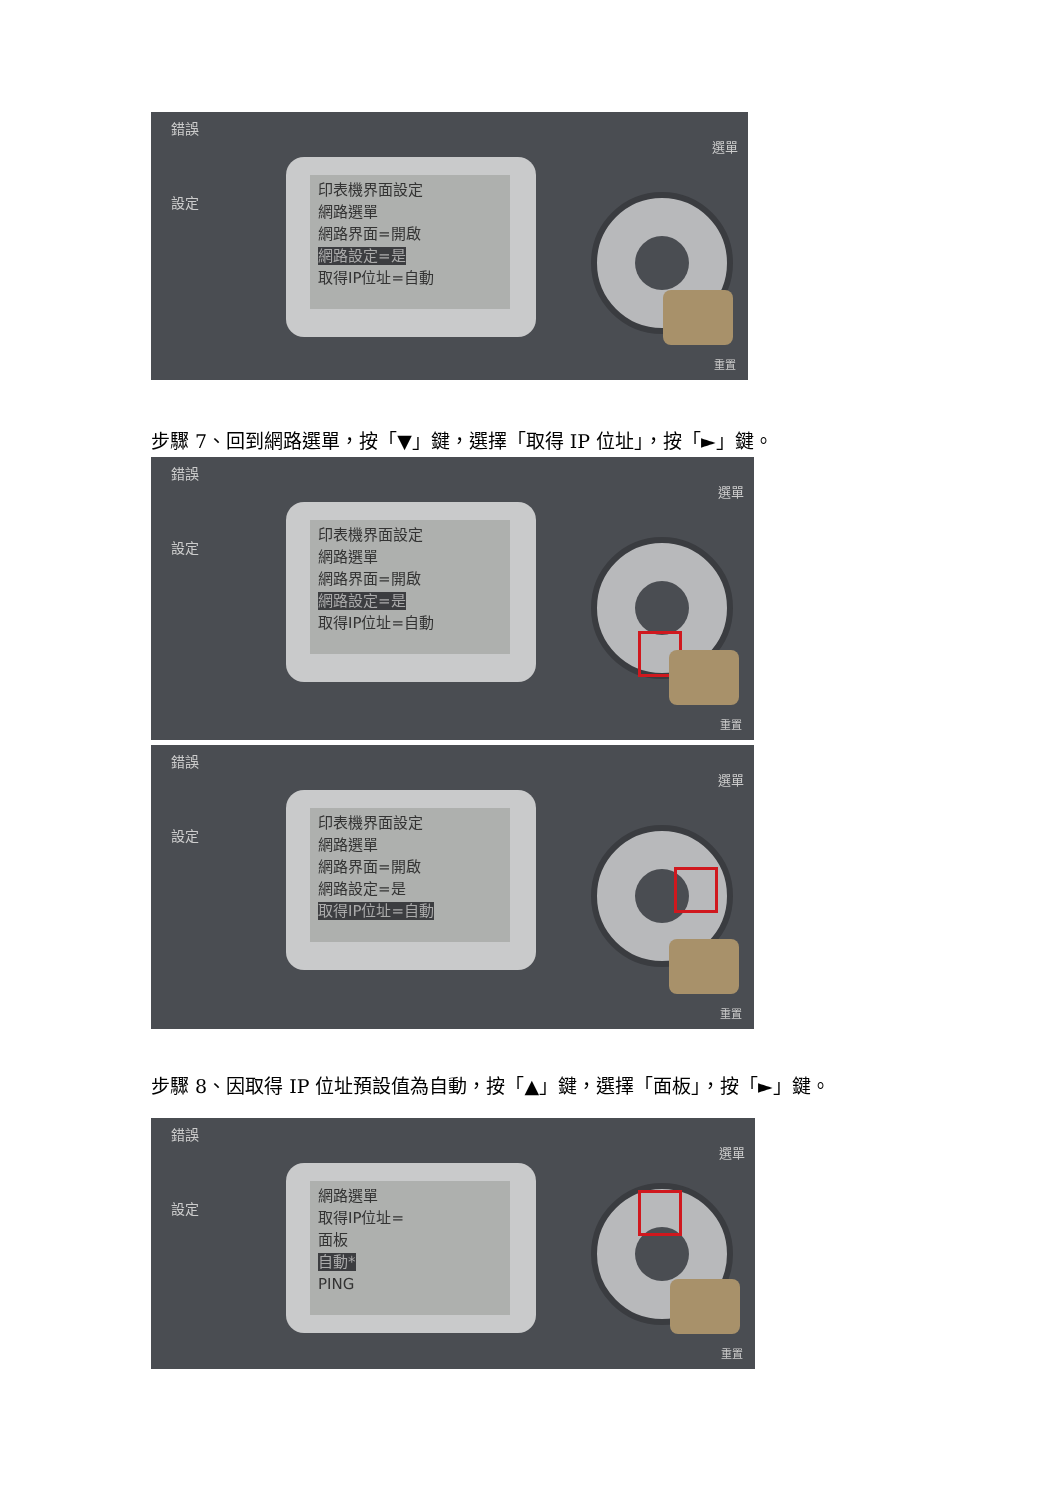錯誤
設定
印表機界面設定
網路選單
網路界面=開啟
網路設定=是
取得IP位址=自動
選單
重置
步驟 7、回到網路選單，按「▼」鍵，選擇「取得 IP 位址」，按「►」鍵。
錯誤
設定
印表機界面設定
網路選單
網路界面=開啟
網路設定=是
取得IP位址=自動
選單
重置
錯誤
設定
印表機界面設定
網路選單
網路界面=開啟
網路設定=是
取得IP位址=自動
選單
重置
步驟 8、因取得 IP 位址預設值為自動，按「▲」鍵，選擇「面板」，按「►」鍵。
錯誤
設定
網路選單
取得IP位址=
面板
自動*
PING
選單
重置